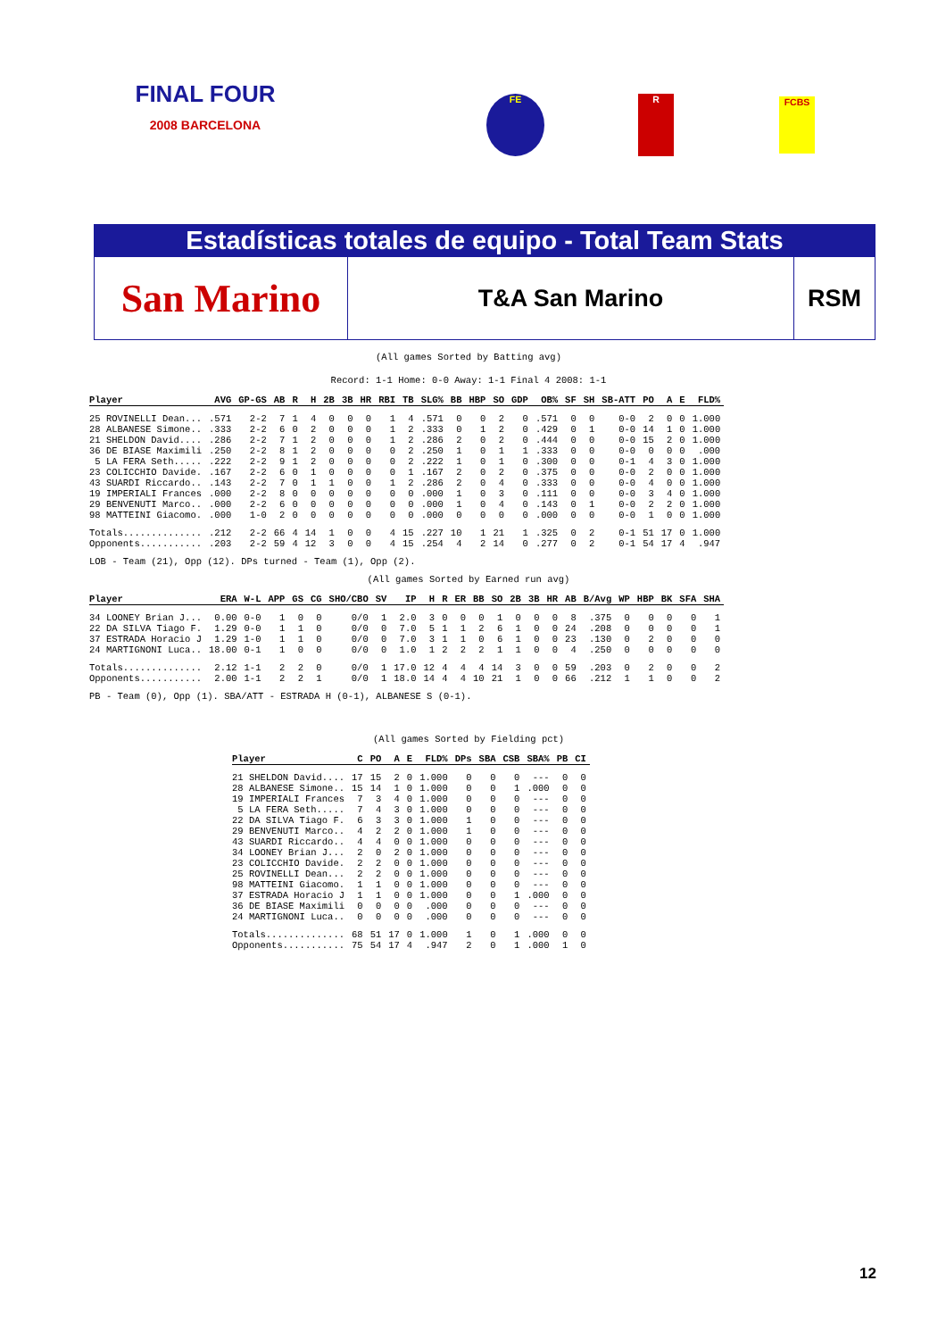FINAL FOUR
2008 BARCELONA
FE R FCBS
Estadísticas totales de equipo - Total Team Stats
San Marino
T&A San Marino RSM
(All games Sorted by Batting avg)
Record: 1-1 Home: 0-0 Away: 1-1 Final 4 2008: 1-1
| Player | AVG | GP-GS | AB | R | H | 2B | 3B | HR | RBI | TB | SLG% | BB | HBP | SO | GDP | OB% | SF | SH | SB-ATT | PO | A | E | FLD% |
| --- | --- | --- | --- | --- | --- | --- | --- | --- | --- | --- | --- | --- | --- | --- | --- | --- | --- | --- | --- | --- | --- | --- | --- |
| 25 ROVINELLI Dean... | .571 | 2-2 | 7 | 1 | 4 | 0 | 0 | 0 | 1 | 4 | .571 | 0 | 0 | 2 | 0 | .571 | 0 | 0 | 0-0 | 2 | 0 | 0 | 1.000 |
| 28 ALBANESE Simone.. | .333 | 2-2 | 6 | 0 | 2 | 0 | 0 | 0 | 1 | 2 | .333 | 0 | 1 | 2 | 0 | .429 | 0 | 1 | 0-0 | 14 | 1 | 0 | 1.000 |
| 21 SHELDON David.... | .286 | 2-2 | 7 | 1 | 2 | 0 | 0 | 0 | 1 | 2 | .286 | 2 | 0 | 2 | 0 | .444 | 0 | 0 | 0-0 | 15 | 2 | 0 | 1.000 |
| 36 DE BIASE Maximili | .250 | 2-2 | 8 | 1 | 2 | 0 | 0 | 0 | 0 | 2 | .250 | 1 | 0 | 1 | 1 | .333 | 0 | 0 | 0-0 | 0 | 0 | 0 | .000 |
| 5 LA FERA Seth..... | .222 | 2-2 | 9 | 1 | 2 | 0 | 0 | 0 | 0 | 2 | .222 | 1 | 0 | 1 | 0 | .300 | 0 | 0 | 0-1 | 4 | 3 | 0 | 1.000 |
| 23 COLICCHIO Davide. | .167 | 2-2 | 6 | 0 | 1 | 0 | 0 | 0 | 0 | 1 | .167 | 2 | 0 | 2 | 0 | .375 | 0 | 0 | 0-0 | 2 | 0 | 0 | 1.000 |
| 43 SUARDI Riccardo.. | .143 | 2-2 | 7 | 0 | 1 | 1 | 0 | 0 | 1 | 2 | .286 | 2 | 0 | 4 | 0 | .333 | 0 | 0 | 0-0 | 4 | 0 | 0 | 1.000 |
| 19 IMPERIALI Frances | .000 | 2-2 | 8 | 0 | 0 | 0 | 0 | 0 | 0 | 0 | .000 | 1 | 0 | 3 | 0 | .111 | 0 | 0 | 0-0 | 3 | 4 | 0 | 1.000 |
| 29 BENVENUTI Marco.. | .000 | 2-2 | 6 | 0 | 0 | 0 | 0 | 0 | 0 | 0 | .000 | 1 | 0 | 4 | 0 | .143 | 0 | 1 | 0-0 | 2 | 2 | 0 | 1.000 |
| 98 MATTEINI Giacomo. | .000 | 1-0 | 2 | 0 | 0 | 0 | 0 | 0 | 0 | 0 | .000 | 0 | 0 | 0 | 0 | .000 | 0 | 0 | 0-0 | 1 | 0 | 0 | 1.000 |
| Totals.............. | .212 | 2-2 | 66 | 4 | 14 | 1 | 0 | 0 | 4 | 15 | .227 | 10 | 1 | 21 | 1 | .325 | 0 | 2 | 0-1 | 51 | 17 | 0 | 1.000 |
| Opponents........... | .203 | 2-2 | 59 | 4 | 12 | 3 | 0 | 0 | 4 | 15 | .254 | 4 | 2 | 14 | 0 | .277 | 0 | 2 | 0-1 | 54 | 17 | 4 | .947 |
LOB - Team (21), Opp (12). DPs turned - Team (1), Opp (2).
(All games Sorted by Earned run avg)
| Player | ERA | W-L | APP | GS | CG | SHO/CBO | SV | IP | H | R | ER | BB | SO | 2B | 3B | HR | AB | B/Avg | WP | HBP | BK | SFA | SHA |
| --- | --- | --- | --- | --- | --- | --- | --- | --- | --- | --- | --- | --- | --- | --- | --- | --- | --- | --- | --- | --- | --- | --- | --- |
| 34 LOONEY Brian J... | 0.00 | 0-0 | 1 | 0 | 0 | 0/0 | 1 | 2.0 | 3 | 0 | 0 | 0 | 1 | 0 | 0 | 0 | 8 | .375 | 0 | 0 | 0 | 0 | 1 |
| 22 DA SILVA Tiago F. | 1.29 | 0-0 | 1 | 1 | 0 | 0/0 | 0 | 7.0 | 5 | 1 | 1 | 2 | 6 | 1 | 0 | 0 | 24 | .208 | 0 | 0 | 0 | 0 | 1 |
| 37 ESTRADA Horacio J | 1.29 | 1-0 | 1 | 1 | 0 | 0/0 | 0 | 7.0 | 3 | 1 | 1 | 0 | 6 | 1 | 0 | 0 | 23 | .130 | 0 | 2 | 0 | 0 | 0 |
| 24 MARTIGNONI Luca.. | 18.00 | 0-1 | 1 | 0 | 0 | 0/0 | 0 | 1.0 | 1 | 2 | 2 | 2 | 1 | 1 | 0 | 0 | 4 | .250 | 0 | 0 | 0 | 0 | 0 |
| Totals.............. | 2.12 | 1-1 | 2 | 2 | 0 | 0/0 | 1 | 17.0 | 12 | 4 | 4 | 4 | 14 | 3 | 0 | 0 | 59 | .203 | 0 | 2 | 0 | 0 | 2 |
| Opponents........... | 2.00 | 1-1 | 2 | 2 | 1 | 0/0 | 1 | 18.0 | 14 | 4 | 4 | 10 | 21 | 1 | 0 | 0 | 66 | .212 | 1 | 1 | 0 | 0 | 2 |
PB - Team (0), Opp (1). SBA/ATT - ESTRADA H (0-1), ALBANESE S (0-1).
(All games Sorted by Fielding pct)
| Player | C | PO | A | E | FLD% | DPs | SBA | CSB | SBA% | PB | CI |
| --- | --- | --- | --- | --- | --- | --- | --- | --- | --- | --- | --- |
| 21 SHELDON David.... | 17 | 15 | 2 | 0 | 1.000 | 0 | 0 | 0 | --- | 0 | 0 |
| 28 ALBANESE Simone.. | 15 | 14 | 1 | 0 | 1.000 | 0 | 0 | 1 | .000 | 0 | 0 |
| 19 IMPERIALI Frances | 7 | 3 | 4 | 0 | 1.000 | 0 | 0 | 0 | --- | 0 | 0 |
| 5 LA FERA Seth..... | 7 | 4 | 3 | 0 | 1.000 | 0 | 0 | 0 | --- | 0 | 0 |
| 22 DA SILVA Tiago F. | 6 | 3 | 3 | 0 | 1.000 | 1 | 0 | 0 | --- | 0 | 0 |
| 29 BENVENUTI Marco.. | 4 | 2 | 2 | 0 | 1.000 | 1 | 0 | 0 | --- | 0 | 0 |
| 43 SUARDI Riccardo.. | 4 | 4 | 0 | 0 | 1.000 | 0 | 0 | 0 | --- | 0 | 0 |
| 34 LOONEY Brian J... | 2 | 0 | 2 | 0 | 1.000 | 0 | 0 | 0 | --- | 0 | 0 |
| 23 COLICCHIO Davide. | 2 | 2 | 0 | 0 | 1.000 | 0 | 0 | 0 | --- | 0 | 0 |
| 25 ROVINELLI Dean... | 2 | 2 | 0 | 0 | 1.000 | 0 | 0 | 0 | --- | 0 | 0 |
| 98 MATTEINI Giacomo. | 1 | 1 | 0 | 0 | 1.000 | 0 | 0 | 0 | --- | 0 | 0 |
| 37 ESTRADA Horacio J | 1 | 1 | 0 | 0 | 1.000 | 0 | 0 | 1 | .000 | 0 | 0 |
| 36 DE BIASE Maximili | 0 | 0 | 0 | 0 | .000 | 0 | 0 | 0 | --- | 0 | 0 |
| 24 MARTIGNONI Luca.. | 0 | 0 | 0 | 0 | .000 | 0 | 0 | 0 | --- | 0 | 0 |
| Totals.............. | 68 | 51 | 17 | 0 | 1.000 | 1 | 0 | 1 | .000 | 0 | 0 |
| Opponents........... | 75 | 54 | 17 | 4 | .947 | 2 | 0 | 1 | .000 | 1 | 0 |
12